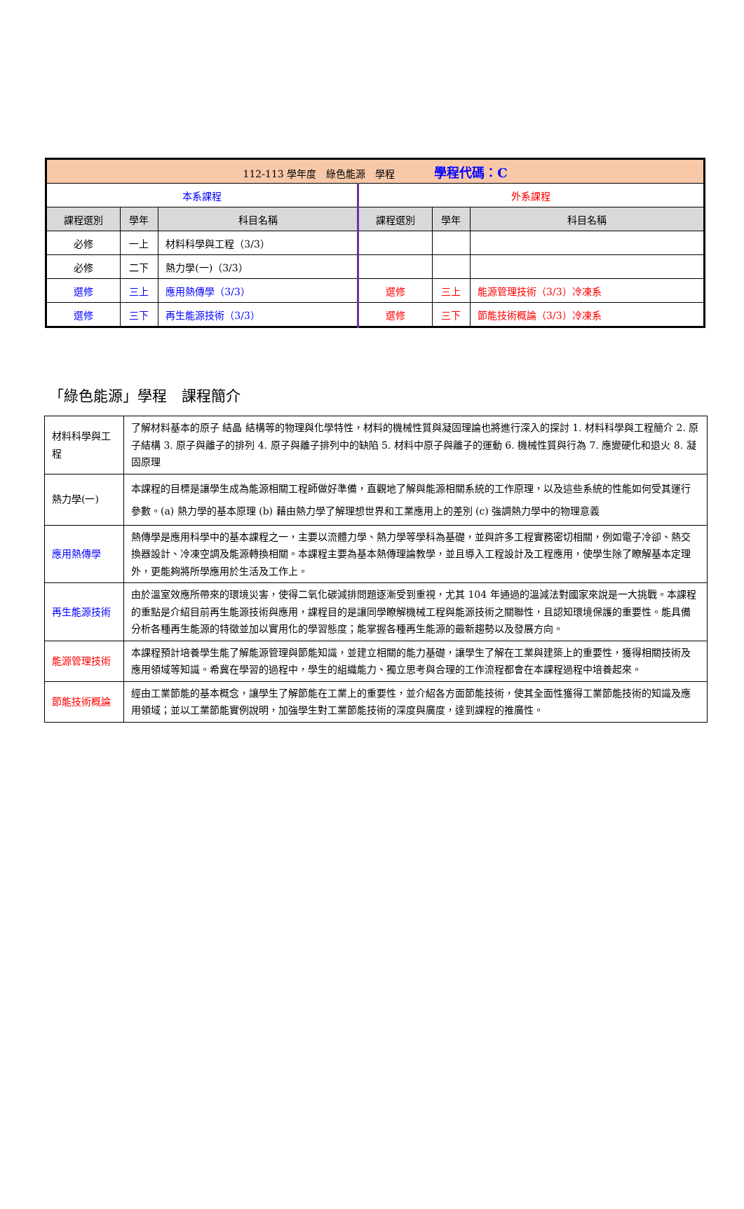| 112-113 學年度 綠色能源 學程 學程代碼：C | | | | | |
| 本系課程 | | | 外系課程 | | |
| 課程選別 | 學年 | 科目名稱 | 課程選別 | 學年 | 科目名稱 |
| 必修 | 一上 | 材料科學與工程（3/3） | | | |
| 必修 | 二下 | 熱力學(一)（3/3） | | | |
| 選修 | 三上 | 應用熱傳學（3/3） | 選修 | 三上 | 能源管理技術（3/3）冷凍系 |
| 選修 | 三下 | 再生能源技術（3/3） | 選修 | 三下 | 節能技術概論（3/3）冷凍系 |
「綠色能源」學程　課程簡介
| 材料科學與工程 | 了解材料基本的原子 結晶 結構等的物理與化學特性，材料的機械性質與凝固理論也將進行深入的探討 1. 材料科學與工程簡介 2. 原子結構 3. 原子與離子的排列 4. 原子與離子排列中的缺陷 5. 材料中原子與離子的運動 6. 機械性質與行為 7. 應變硬化和退火 8. 凝固原理 |
| 熱力學(一) | 本課程的目標是讓學生成為能源相關工程師做好準備，直觀地了解與能源相關系統的工作原理，以及這些系統的性能如何受其運行參數。(a) 熱力學的基本原理 (b) 藉由熱力學了解理想世界和工業應用上的差別 (c) 強調熱力學中的物理意義 |
| 應用熱傳學 | 熱傳學是應用科學中的基本課程之一，主要以流體力學、熱力學等學科為基礎，並與許多工程實務密切相關，例如電子冷卻、熱交換器設計、冷凍空調及能源轉換相關。本課程主要為基本熱傳理論教學，並且導入工程設計及工程應用，使學生除了瞭解基本定理外，更能夠將所學應用於生活及工作上。 |
| 再生能源技術 | 由於溫室效應所帶來的環境災害，使得二氧化碳減排問題逐漸受到重視，尤其 104 年通過的溫減法對國家來說是一大挑戰。本課程的重點是介紹目前再生能源技術與應用，課程目的是讓同學瞭解機械工程與能源技術之關聯性，且認知環境保護的重要性。能具備分析各種再生能源的特徵並加以實用化的學習態度；能掌握各種再生能源的最新趨勢以及發展方向。 |
| 能源管理技術 | 本課程預計培養學生能了解能源管理與節能知識，並建立相關的能力基礎，讓學生了解在工業與建築上的重要性，獲得相關技術及應用領域等知識。希冀在學習的過程中，學生的組織能力、獨立思考與合理的工作流程都會在本課程過程中培養起來。 |
| 節能技術概論 | 經由工業節能的基本概念，讓學生了解節能在工業上的重要性，並介紹各方面節能技術，使其全面性獲得工業節能技術的知識及應用領域；並以工業節能實例說明，加強學生對工業節能技術的深度與廣度，達到課程的推廣性。 |